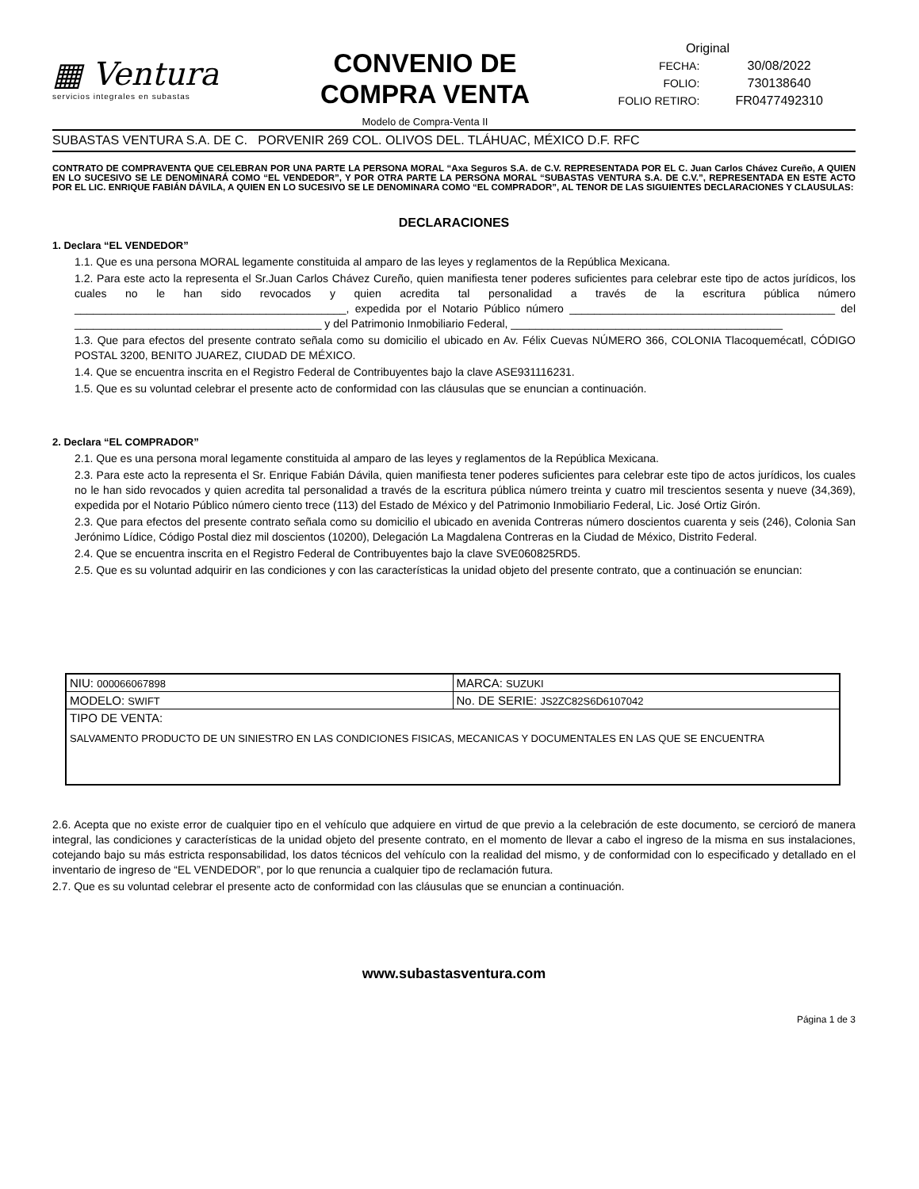▦ Ventura
servicios integrales en subastas
CONVENIO DE
COMPRA VENTA
Modelo de Compra-Venta II
| Original | |
| FECHA: | 30/08/2022 |
| FOLIO: | 730138640 |
| FOLIO RETIRO: | FR0477492310 |
SUBASTAS VENTURA S.A. DE C. PORVENIR 269 COL. OLIVOS DEL. TLÁHUAC, MÉXICO D.F. RFC
CONTRATO DE COMPRAVENTA QUE CELEBRAN POR UNA PARTE LA PERSONA MORAL “Axa Seguros S.A. de C.V. REPRESENTADA POR EL C. Juan Carlos Chávez Cureño, A QUIEN EN LO SUCESIVO SE LE DENOMINARÁ COMO “EL VENDEDOR”, Y POR OTRA PARTE LA PERSONA MORAL “SUBASTAS VENTURA S.A. DE C.V.”, REPRESENTADA EN ESTE ACTO POR EL LIC. ENRIQUE FABIÁN DÁVILA, A QUIEN EN LO SUCESIVO SE LE DENOMINARA COMO “EL COMPRADOR”, AL TENOR DE LAS SIGUIENTES DECLARACIONES Y CLAUSULAS:
DECLARACIONES
1. Declara “EL VENDEDOR”
1.1. Que es una persona MORAL legamente constituida al amparo de las leyes y reglamentos de la República Mexicana.
1.2. Para este acto la representa el Sr.Juan Carlos Chávez Cureño, quien manifiesta tener poderes suficientes para celebrar este tipo de actos jurídicos, los cuales no le han sido revocados y quien acredita tal personalidad a través de la escritura pública número ____________________________________________, expedida por el Notario Público número ___________________________________________ del ________________________________________ y del Patrimonio Inmobiliario Federal, ____________________________________________
1.3. Que para efectos del presente contrato señala como su domicilio el ubicado en Av. Félix Cuevas NÚMERO 366, COLONIA Tlacoquemécatl, CÓDIGO POSTAL 3200, BENITO JUAREZ, CIUDAD DE MÉXICO.
1.4. Que se encuentra inscrita en el Registro Federal de Contribuyentes bajo la clave ASE931116231.
1.5. Que es su voluntad celebrar el presente acto de conformidad con las cláusulas que se enuncian a continuación.
2. Declara “EL COMPRADOR”
2.1. Que es una persona moral legamente constituida al amparo de las leyes y reglamentos de la República Mexicana.
2.3. Para este acto la representa el Sr. Enrique Fabián Dávila, quien manifiesta tener poderes suficientes para celebrar este tipo de actos jurídicos, los cuales no le han sido revocados y quien acredita tal personalidad a través de la escritura pública número treinta y cuatro mil trescientos sesenta y nueve (34,369), expedida por el Notario Público número ciento trece (113) del Estado de México y del Patrimonio Inmobiliario Federal, Lic. José Ortiz Girón.
2.3. Que para efectos del presente contrato señala como su domicilio el ubicado en avenida Contreras número doscientos cuarenta y seis (246), Colonia San Jerónimo Lídice, Código Postal diez mil doscientos (10200), Delegación La Magdalena Contreras en la Ciudad de México, Distrito Federal.
2.4. Que se encuentra inscrita en el Registro Federal de Contribuyentes bajo la clave SVE060825RD5.
2.5. Que es su voluntad adquirir en las condiciones y con las características la unidad objeto del presente contrato, que a continuación se enuncian:
| NIU: 000066067898 | MARCA: SUZUKI |
| MODELO: SWIFT | No. DE SERIE: JS2ZC82S6D6107042 |
| TIPO DE VENTA: SALVAMENTO PRODUCTO DE UN SINIESTRO EN LAS CONDICIONES FISICAS, MECANICAS Y DOCUMENTALES EN LAS QUE SE ENCUENTRA | |
2.6. Acepta que no existe error de cualquier tipo en el vehículo que adquiere en virtud de que previo a la celebración de este documento, se cercioró de manera integral, las condiciones y características de la unidad objeto del presente contrato, en el momento de llevar a cabo el ingreso de la misma en sus instalaciones, cotejando bajo su más estricta responsabilidad, los datos técnicos del vehículo con la realidad del mismo, y de conformidad con lo especificado y detallado en el inventario de ingreso de “EL VENDEDOR”, por lo que renuncia a cualquier tipo de reclamación futura.
2.7. Que es su voluntad celebrar el presente acto de conformidad con las cláusulas que se enuncian a continuación.
www.subastasventura.com
Página 1 de 3